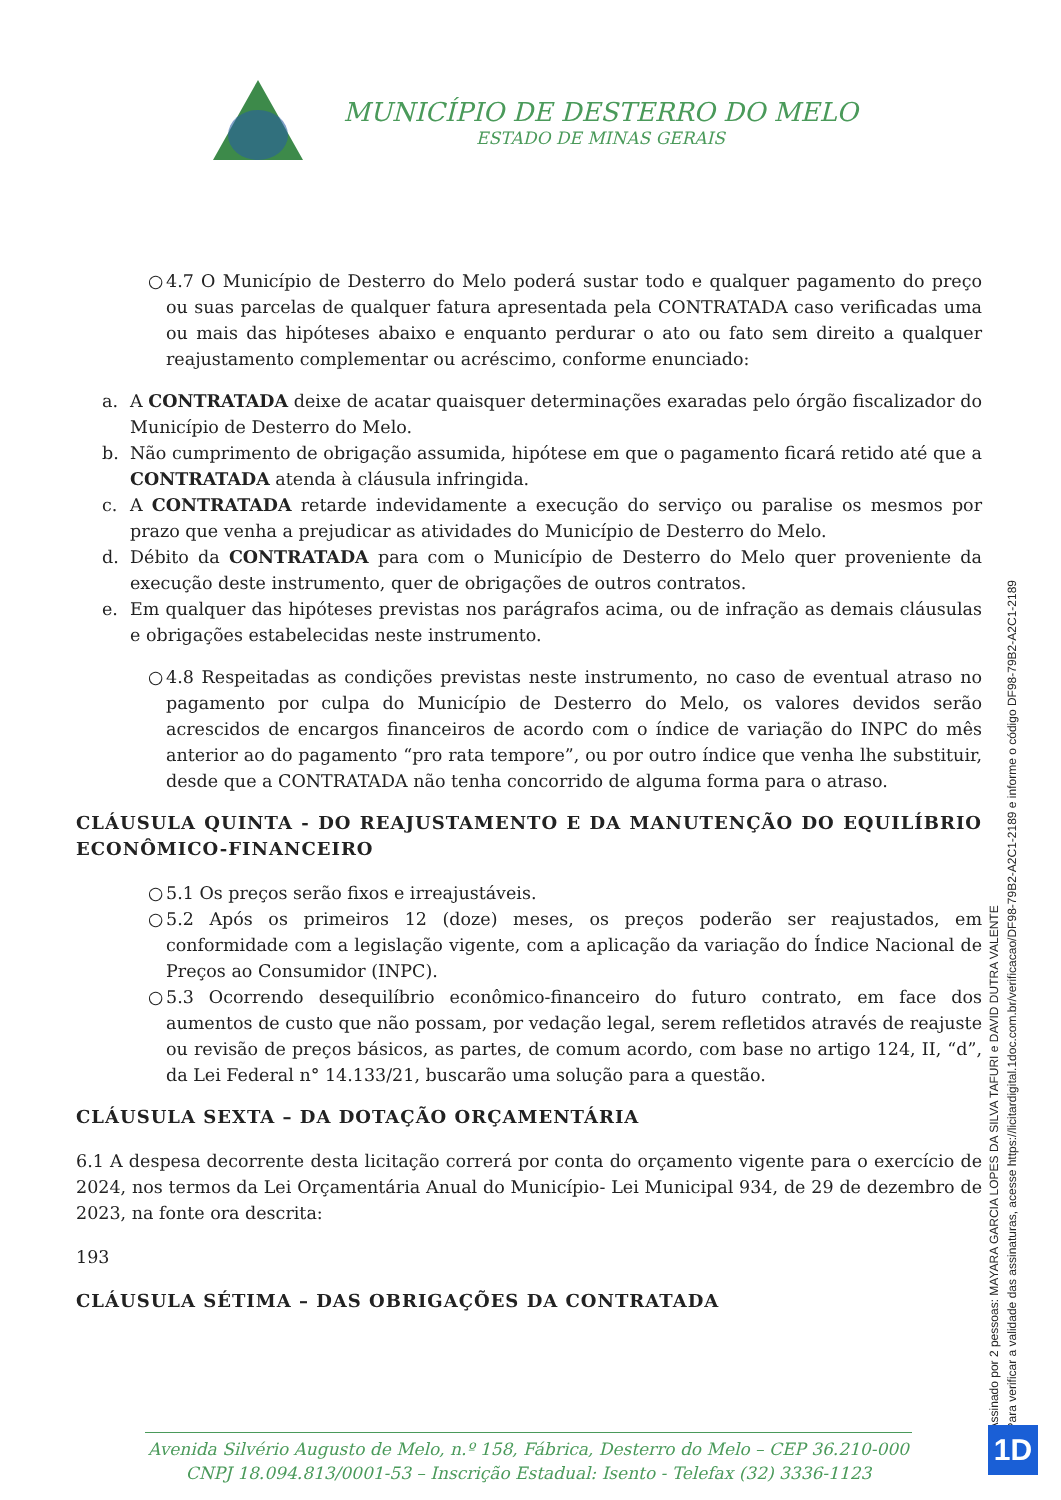MUNICÍPIO DE DESTERRO DO MELO
ESTADO DE MINAS GERAIS
○ 4.7 O Município de Desterro do Melo poderá sustar todo e qualquer pagamento do preço ou suas parcelas de qualquer fatura apresentada pela CONTRATADA caso verificadas uma ou mais das hipóteses abaixo e enquanto perdurar o ato ou fato sem direito a qualquer reajustamento complementar ou acréscimo, conforme enunciado:
a. A CONTRATADA deixe de acatar quaisquer determinações exaradas pelo órgão fiscalizador do Município de Desterro do Melo.
b. Não cumprimento de obrigação assumida, hipótese em que o pagamento ficará retido até que a CONTRATADA atenda à cláusula infringida.
c. A CONTRATADA retarde indevidamente a execução do serviço ou paralise os mesmos por prazo que venha a prejudicar as atividades do Município de Desterro do Melo.
d. Débito da CONTRATADA para com o Município de Desterro do Melo quer proveniente da execução deste instrumento, quer de obrigações de outros contratos.
e. Em qualquer das hipóteses previstas nos parágrafos acima, ou de infração as demais cláusulas e obrigações estabelecidas neste instrumento.
○ 4.8 Respeitadas as condições previstas neste instrumento, no caso de eventual atraso no pagamento por culpa do Município de Desterro do Melo, os valores devidos serão acrescidos de encargos financeiros de acordo com o índice de variação do INPC do mês anterior ao do pagamento “pro rata tempore”, ou por outro índice que venha lhe substituir, desde que a CONTRATADA não tenha concorrido de alguma forma para o atraso.
CLÁUSULA QUINTA - DO REAJUSTAMENTO E DA MANUTENÇÃO DO EQUILÍBRIO ECONÔMICO-FINANCEIRO
○ 5.1 Os preços serão fixos e irreajustáveis.
○ 5.2 Após os primeiros 12 (doze) meses, os preços poderão ser reajustados, em conformidade com a legislação vigente, com a aplicação da variação do Índice Nacional de Preços ao Consumidor (INPC).
○ 5.3 Ocorrendo desequilíbrio econômico-financeiro do futuro contrato, em face dos aumentos de custo que não possam, por vedação legal, serem refletidos através de reajuste ou revisão de preços básicos, as partes, de comum acordo, com base no artigo 124, II, “d”, da Lei Federal n° 14.133/21, buscarão uma solução para a questão.
CLÁUSULA SEXTA – DA DOTAÇÃO ORÇAMENTÁRIA
6.1 A despesa decorrente desta licitação correrá por conta do orçamento vigente para o exercício de 2024, nos termos da Lei Orçamentária Anual do Município- Lei Municipal 934, de 29 de dezembro de 2023, na fonte ora descrita:
193
CLÁUSULA SÉTIMA – DAS OBRIGAÇÕES DA CONTRATADA
Assinado por 2 pessoas: MAYARA GARCIA LOPES DA SILVA TAFURI e DAVID DUTRA VALENTE
Para verificar a validade das assinaturas, acesse https://licitardigital.1doc.com.br/verificacao/DF98-79B2-A2C1-2189 e informe o código DF98-79B2-A2C1-2189
Avenida Silvério Augusto de Melo, n.º 158, Fábrica, Desterro do Melo – CEP 36.210-000
CNPJ 18.094.813/0001-53 – Inscrição Estadual: Isento - Telefax (32) 3336-1123
1D